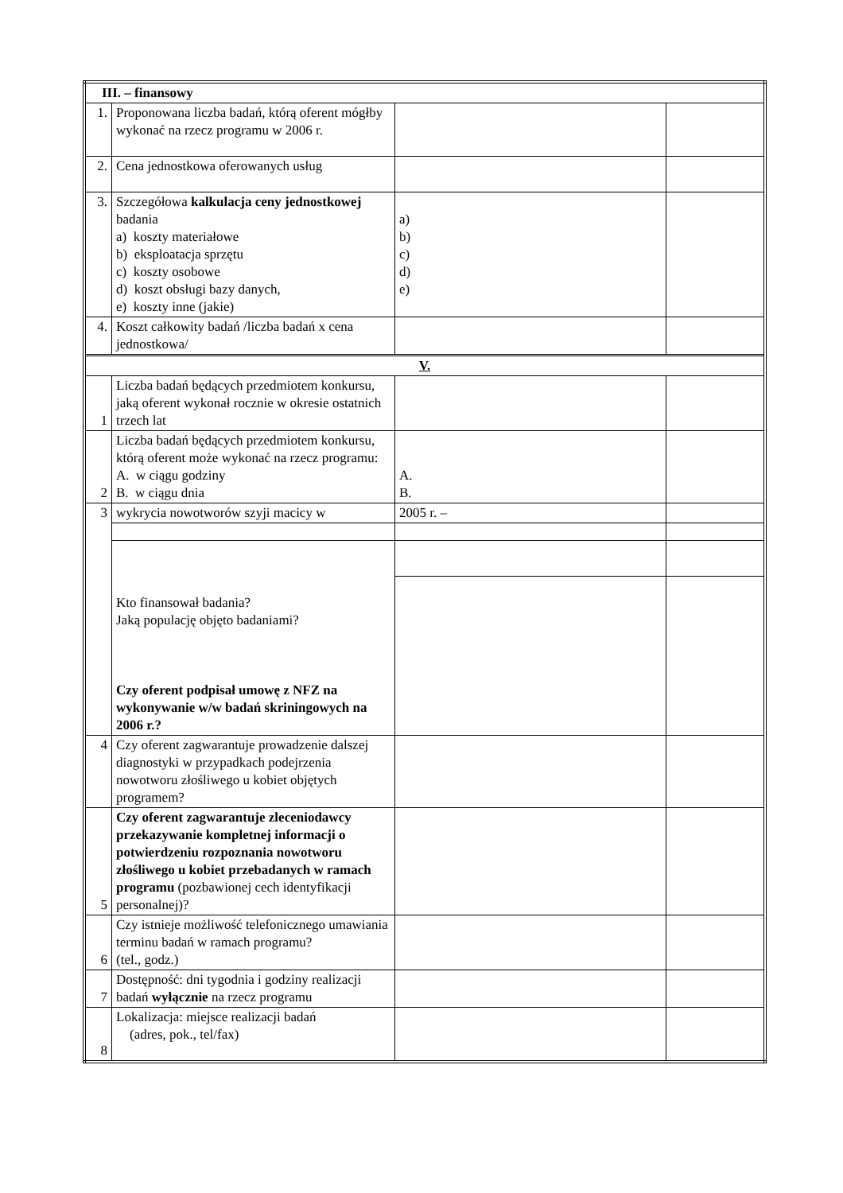| III. – finansowy | | | |
| 1. | Proponowana liczba badań, którą oferent mógłby wykonać na rzecz programu w 2006 r. | | |
| 2. | Cena jednostkowa oferowanych usług | | |
| 3. | Szczegółowa kalkulacja ceny jednostkowej badania a) koszty materiałowe b) eksploatacja sprzętu c) koszty osobowe d) koszt obsługi bazy danych, e) koszty inne (jakie) | a) b) c) d) e) | |
| 4. | Koszt całkowity badań /liczba badań x cena jednostkowa/ | | |
| V. | | | |
| 1 | Liczba badań będących przedmiotem konkursu, jaką oferent wykonał rocznie w okresie ostatnich trzech lat | | |
| 2 | Liczba badań będących przedmiotem konkursu, którą oferent może wykonać na rzecz programu: A. w ciągu godziny B. w ciągu dnia | A. B. | |
| 3 | wykrycia nowotworów szyji macicy w | 2005 r. – | |
| | Kto finansował badania? Jaką populację objęto badaniami? Czy oferent podpisał umowę z NFZ na wykonywanie w/w badań skriningowych na 2006 r.? | | |
| 4 | Czy oferent zagwarantuje prowadzenie dalszej diagnostyki w przypadkach podejrzenia nowotworu złośliwego u kobiet objętych programem? | | |
| 5 | Czy oferent zagwarantuje zleceniodawcy przekazywanie kompletnej informacji o potwierdzeniu rozpoznania nowotworu złośliwego u kobiet przebadanych w ramach programu (pozbawionej cech identyfikacji personalnej)? | | |
| 6 | Czy istnieje możliwość telefonicznego umawiania terminu badań w ramach programu? (tel., godz.) | | |
| 7 | Dostępność: dni tygodnia i godziny realizacji badań wyłącznie na rzecz programu | | |
| 8 | Lokalizacja: miejsce realizacji badań (adres, pok., tel/fax) | | |